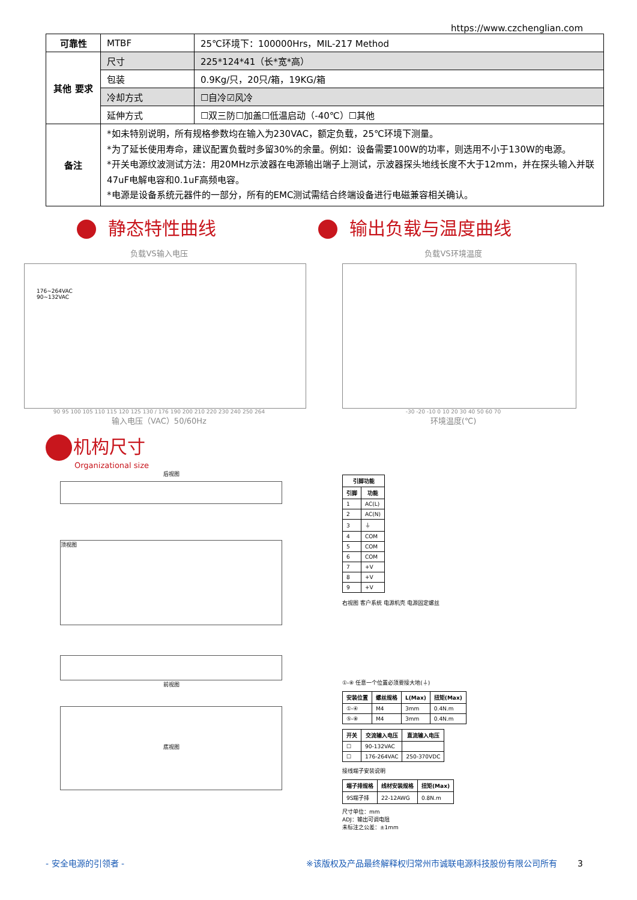https://www.czchenglian.com
| 可靠性 | MTBF | 25℃环境下：100000Hrs，MIL-217 Method |
| 其他 要求 | 尺寸 | 225*124*41（长*宽*高） |
| | 包装 | 0.9Kg/只，20只/箱，19KG/箱 |
| | 冷却方式 | ☐自冷☑风冷 |
| | 延伸方式 | ☐双三防☐加盖☐低温启动（-40℃）☐其他 |
| 备注 | *如未特别说明，所有规格参数均在输入为230VAC，额定负载，25℃环境下测量。 *为了延长使用寿命，建议配置负载时多留30%的余量。例如：设备需要100W的功率，则选用不小于130W的电源。 *开关电源纹波测试方法：用20MHz示波器在电源输出端子上测试，示波器探头地线长度不大于12mm，并在探头输入并联47uF电解电容和0.1uF高频电容。 *电源是设备系统元器件的一部分，所有的EMC测试需结合终端设备进行电磁兼容相关确认。 | |
静态特性曲线 输出负载与温度曲线
负载VS输入电压
176~264VAC
90~132VAC
90 95 100 105 110 115 120 125 130 / 176 190 200 210 220 230 240 250 264
输入电压（VAC）50/60Hz
负载VS环境温度
-30 -20 -10 0 10 20 30 40 50 60 70
环境温度(℃)
机构尺寸
Organizational size
后视图
顶视图
前视图
底视图
| 引脚功能 | |
| --- | --- |
| 引脚 | 功能 |
| 1 | AC(L) |
| 2 | AC(N) |
| 3 | ⏚ |
| 4 | COM |
| 5 | COM |
| 6 | COM |
| 7 | +V |
| 8 | +V |
| 9 | +V |
右视图 客户系统 电源机壳 电源固定螺丝
①-⑧ 任意一个位置必须要接大地(⏚)
| 安装位置 | 螺丝规格 | L(Max) | 扭矩(Max) |
| --- | --- | --- | --- |
| ①-④ | M4 | 3mm | 0.4N.m |
| ⑤-⑧ | M4 | 3mm | 0.4N.m |
| 开关 | 交流输入电压 | 直流输入电压 |
| --- | --- | --- |
| ☐ | 90-132VAC | |
| ☐ | 176-264VAC | 250-370VDC |
接线端子安装说明
| 端子排规格 | 线材安装规格 | 扭矩(Max) |
| --- | --- | --- |
| 9S端子排 | 22-12AWG | 0.8N.m |
尺寸单位：mm
ADJ：输出可调电阻
未标注之公差：±1mm
- 安全电源的引领者 - ※该版权及产品最终解释权归常州市诚联电源科技股份有限公司所有 3